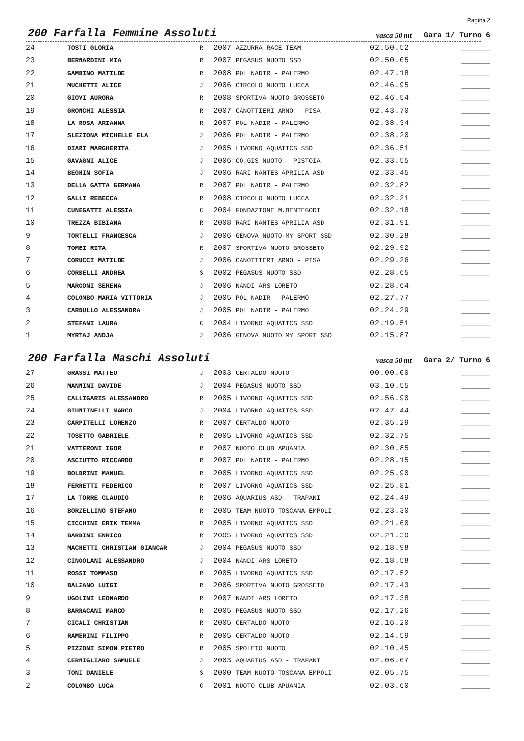Pagina 2
200 Farfalla Femmine Assoluti
vasca 50 mt Gara 1/ Turno 6
| 24 | TOSTI GLORIA | R | 2007 | AZZURRA RACE TEAM | 02.50.52 | _______ |
| 23 | BERNARDINI MIA | R | 2007 | PEGASUS NUOTO SSD | 02.50.05 | _______ |
| 22 | GAMBINO MATILDE | R | 2008 | POL NADIR - PALERMO | 02.47.18 | _______ |
| 21 | MUCHETTI ALICE | J | 2006 | CIRCOLO NUOTO LUCCA | 02.46.95 | _______ |
| 20 | GIOVI AURORA | R | 2008 | SPORTIVA NUOTO GROSSETO | 02.46.54 | _______ |
| 19 | GRONCHI ALESSIA | R | 2007 | CANOTTIERI ARNO - PISA | 02.43.70 | _______ |
| 18 | LA ROSA ARIANNA | R | 2007 | POL NADIR - PALERMO | 02.38.34 | _______ |
| 17 | SLEZIONA MICHELLE ELA | J | 2006 | POL NADIR - PALERMO | 02.38.20 | _______ |
| 16 | DIARI MARGHERITA | J | 2005 | LIVORNO AQUATICS SSD | 02.36.51 | _______ |
| 15 | GAVAGNI ALICE | J | 2006 | CO.GIS NUOTO - PISTOIA | 02.33.55 | _______ |
| 14 | BEGHIN SOFIA | J | 2006 | RARI NANTES APRILIA ASD | 02.33.45 | _______ |
| 13 | DELLA GATTA GERMANA | R | 2007 | POL NADIR - PALERMO | 02.32.82 | _______ |
| 12 | GALLI REBECCA | R | 2008 | CIRCOLO NUOTO LUCCA | 02.32.21 | _______ |
| 11 | CUNEGATTI ALESSIA | C | 2004 | FONDAZIONE M.BENTEGODI | 02.32.18 | _______ |
| 10 | TREZZA BIBIANA | R | 2008 | RARI NANTES APRILIA ASD | 02.31.91 | _______ |
| 9 | TORTELLI FRANCESCA | J | 2006 | GENOVA NUOTO MY SPORT SSD | 02.30.28 | _______ |
| 8 | TOMEI RITA | R | 2007 | SPORTIVA NUOTO GROSSETO | 02.29.92 | _______ |
| 7 | CORUCCI MATILDE | J | 2006 | CANOTTIERI ARNO - PISA | 02.29.26 | _______ |
| 6 | CORBELLI ANDREA | S | 2002 | PEGASUS NUOTO SSD | 02.28.65 | _______ |
| 5 | MARCONI SERENA | J | 2006 | NANDI ARS LORETO | 02.28.64 | _______ |
| 4 | COLOMBO MARIA VITTORIA | J | 2005 | POL NADIR - PALERMO | 02.27.77 | _______ |
| 3 | CARDULLO ALESSANDRA | J | 2005 | POL NADIR - PALERMO | 02.24.29 | _______ |
| 2 | STEFANI LAURA | C | 2004 | LIVORNO AQUATICS SSD | 02.19.51 | _______ |
| 1 | MYRTAJ ANDJA | J | 2006 | GENOVA NUOTO MY SPORT SSD | 02.15.87 | _______ |
200 Farfalla Maschi Assoluti
vasca 50 mt Gara 2/ Turno 6
| 27 | GRASSI MATTEO | J | 2003 | CERTALDO NUOTO | 00.00.00 | _______ |
| 26 | MANNINI DAVIDE | J | 2004 | PEGASUS NUOTO SSD | 03.10.55 | _______ |
| 25 | CALLIGARIS ALESSANDRO | R | 2005 | LIVORNO AQUATICS SSD | 02.56.90 | _______ |
| 24 | GIUNTINELLI MARCO | J | 2004 | LIVORNO AQUATICS SSD | 02.47.44 | _______ |
| 23 | CARPITELLI LORENZO | R | 2007 | CERTALDO NUOTO | 02.35.29 | _______ |
| 22 | TOSETTO GABRIELE | R | 2005 | LIVORNO AQUATICS SSD | 02.32.75 | _______ |
| 21 | VATTERONI IGOR | R | 2007 | NUOTO CLUB APUANIA | 02.30.85 | _______ |
| 20 | ASCIUTTO RICCARDO | R | 2007 | POL NADIR - PALERMO | 02.28.15 | _______ |
| 19 | BOLDRINI MANUEL | R | 2005 | LIVORNO AQUATICS SSD | 02.25.90 | _______ |
| 18 | FERRETTI FEDERICO | R | 2007 | LIVORNO AQUATICS SSD | 02.25.81 | _______ |
| 17 | LA TORRE CLAUDIO | R | 2006 | AQUARIUS ASD - TRAPANI | 02.24.49 | _______ |
| 16 | BORZELLINO STEFANO | R | 2005 | TEAM NUOTO TOSCANA EMPOLI | 02.23.30 | _______ |
| 15 | CICCHINI ERIK TEMMA | R | 2005 | LIVORNO AQUATICS SSD | 02.21.60 | _______ |
| 14 | BARBINI ENRICO | R | 2005 | LIVORNO AQUATICS SSD | 02.21.30 | _______ |
| 13 | MACHETTI CHRISTIAN GIANCAR | J | 2004 | PEGASUS NUOTO SSD | 02.18.98 | _______ |
| 12 | CINGOLANI ALESSANDRO | J | 2004 | NANDI ARS LORETO | 02.18.58 | _______ |
| 11 | ROSSI TOMMASO | R | 2005 | LIVORNO AQUATICS SSD | 02.17.52 | _______ |
| 10 | BALZANO LUIGI | R | 2006 | SPORTIVA NUOTO GROSSETO | 02.17.43 | _______ |
| 9 | UGOLINI LEONARDO | R | 2007 | NANDI ARS LORETO | 02.17.38 | _______ |
| 8 | BARRACANI MARCO | R | 2005 | PEGASUS NUOTO SSD | 02.17.26 | _______ |
| 7 | CICALI CHRISTIAN | R | 2005 | CERTALDO NUOTO | 02.16.20 | _______ |
| 6 | RAMERINI FILIPPO | R | 2005 | CERTALDO NUOTO | 02.14.59 | _______ |
| 5 | PIZZONI SIMON PIETRO | R | 2005 | SPOLETO NUOTO | 02.10.45 | _______ |
| 4 | CERNIGLIARO SAMUELE | J | 2003 | AQUARIUS ASD - TRAPANI | 02.06.07 | _______ |
| 3 | TONI DANIELE | S | 2000 | TEAM NUOTO TOSCANA EMPOLI | 02.05.75 | _______ |
| 2 | COLOMBO LUCA | C | 2001 | NUOTO CLUB APUANIA | 02.03.60 | _______ |